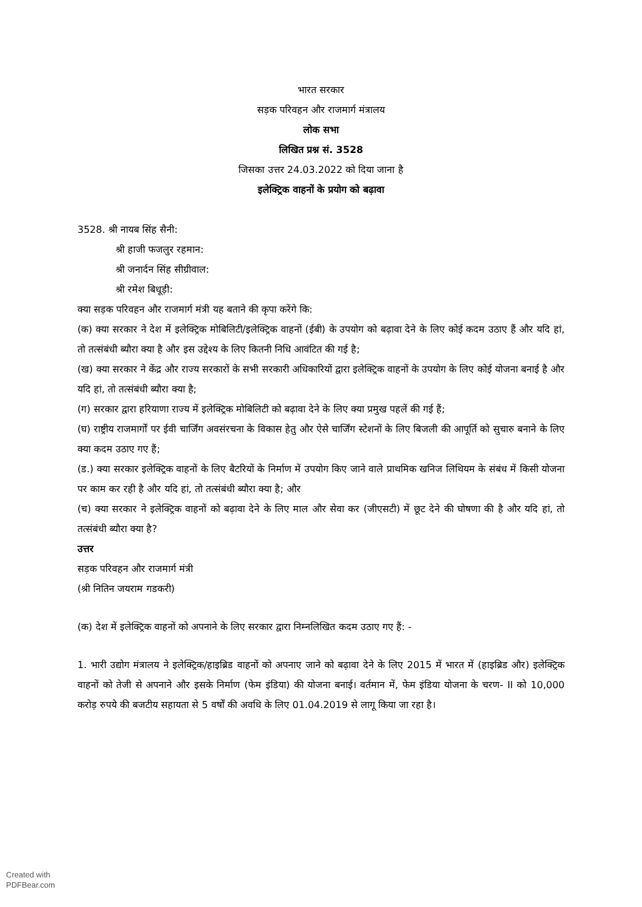भारत सरकार
सड़क परिवहन और राजमार्ग मंत्रालय
लोक सभा
लिखित प्रश्न सं. 3528
जिसका उत्तर 24.03.2022 को दिया जाना है
इलेक्ट्रिक वाहनों के प्रयोग को बढ़ावा
3528. श्री नायब सिंह सैनी:
श्री हाजी फजलुर रहमान:
श्री जनार्दन सिंह सीग्रीवाल:
श्री रमेश बिधूड़ी:
क्या सड़क परिवहन और राजमार्ग मंत्री यह बताने की कृपा करेंगे कि:
(क) क्या सरकार ने देश में इलेक्ट्रिक मोबिलिटी/इलेक्ट्रिक वाहनों (ईबी) के उपयोग को बढ़ावा देने के लिए कोई कदम उठाए हैं और यदि हां, तो तत्संबंधी ब्यौरा क्या है और इस उद्देश्य के लिए कितनी निधि आवंटित की गई है;
(ख) क्या सरकार ने केंद्र और राज्य सरकारों के सभी सरकारी अधिकारियों द्वारा इलेक्ट्रिक वाहनों के उपयोग के लिए कोई योजना बनाई है और यदि हां, तो तत्संबंधी ब्यौरा क्या है;
(ग) सरकार द्वारा हरियाणा राज्य में इलेक्ट्रिक मोबिलिटी को बढ़ावा देने के लिए क्या प्रमुख पहलें की गई हैं;
(घ) राष्ट्रीय राजमार्गों पर ईवी चार्जिंग अवसंरचना के विकास हेतु और ऐसे चार्जिंग स्टेशनों के लिए बिजली की आपूर्ति को सुचारु बनाने के लिए क्या कदम उठाए गए हैं;
(ड.) क्या सरकार इलेक्ट्रिक वाहनों के लिए बैटरियों के निर्माण में उपयोग किए जाने वाले प्राथमिक खनिज लिथियम के संबंध में किसी योजना पर काम कर रही है और यदि हां, तो तत्संबंधी ब्यौरा क्या है; और
(च) क्या सरकार ने इलेक्ट्रिक वाहनों को बढ़ावा देने के लिए माल और सेवा कर (जीएसटी) में छूट देने की घोषणा की है और यदि हां, तो तत्संबंधी ब्यौरा क्या है?
उत्तर
सड़क परिवहन और राजमार्ग मंत्री
(श्री नितिन जयराम गडकरी)
(क) देश में इलेक्ट्रिक वाहनों को अपनाने के लिए सरकार द्वारा निम्नलिखित कदम उठाए गए हैं: -
1. भारी उद्योग मंत्रालय ने इलेक्ट्रिक/हाइब्रिड वाहनों को अपनाए जाने को बढ़ावा देने के लिए 2015 में भारत में (हाइब्रिड और) इलेक्ट्रिक वाहनों को तेजी से अपनाने और इसके निर्माण (फेम इंडिया) की योजना बनाई। वर्तमान में, फेम इंडिया योजना के चरण- II को 10,000 करोड़ रुपये की बजटीय सहायता से 5 वर्षों की अवधि के लिए 01.04.2019 से लागू किया जा रहा है।
Created with
PDFBear.com